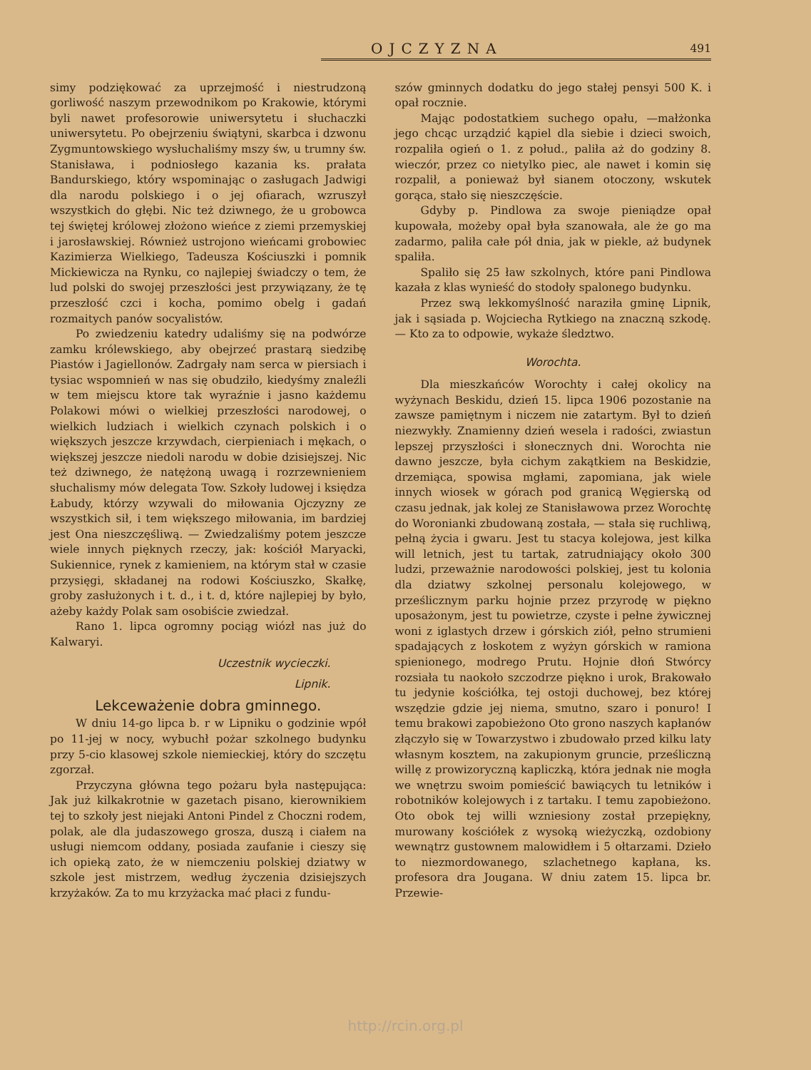OJCZYZNA 491
simy podziękować za uprzejmość i niestrudzoną gorliwość naszym przewodnikom po Krakowie, którymi byli nawet profesorowie uniwersytetu i słuchaczki uniwersytetu. Po obejrzeniu świątyni, skarbca i dzwonu Zygmuntowskiego wysłuchaliśmy mszy św, u trumny św. Stanisława, i podniosłego kazania ks. prałata Bandurskiego, który wspominając o zasługach Jadwigi dla narodu polskiego i o jej ofiarach, wzruszył wszystkich do głębi. Nic też dziwnego, że u grobowca tej świętej królowej złożono wieńce z ziemi przemyskiej i jarosławskiej. Również ustrojono wieńcami grobowiec Kazimierza Wielkiego, Tadeusza Kościuszki i pomnik Mickiewicza na Rynku, co najlepiej świadczy o tem, że lud polski do swojej przeszłości jest przywiązany, że tę przeszłość czci i kocha, pomimo obelg i gadań rozmaitych panów socyalistów.
Po zwiedzeniu katedry udaliśmy się na podwórze zamku królewskiego, aby obejrzeć prastarą siedzibę Piastów i Jagiellonów. Zadrgały nam serca w piersiach i tysiac wspomnień w nas się obudziło, kiedyśmy znaleźli w tem miejscu ktore tak wyraźnie i jasno każdemu Polakowi mówi o wielkiej przeszłości narodowej, o wielkich ludziach i wielkich czynach polskich i o większych jeszcze krzywdach, cierpieniach i mękach, o większej jeszcze niedoli narodu w dobie dzisiejszej. Nic też dziwnego, że natężoną uwagą i rozrzewnieniem słuchalismy mów delegata Tow. Szkoły ludowej i księdza Łabudy, którzy wzywali do miłowania Ojczyzny ze wszystkich sił, i tem większego miłowania, im bardziej jest Ona nieszczęśliwą. — Zwiedzaliśmy potem jeszcze wiele innych pięknych rzeczy, jak: kościół Maryacki, Sukiennice, rynek z kamieniem, na którym stał w czasie przysięgi, składanej na rodowi Kościuszko, Skałkę, groby zasłużonych i t. d., i t. d, które najlepiej by było, ażeby każdy Polak sam osobiście zwiedzał.
Rano 1. lipca ogromny pociąg wiózł nas już do Kalwaryi.
Uczestnik wycieczki.
Lipnik.
Lekceważenie dobra gminnego.
W dniu 14-go lipca b. r w Lipniku o godzinie wpół po 11-jej w nocy, wybuchł pożar szkolnego budynku przy 5-cio klasowej szkole niemieckiej, który do szczętu zgorzał.
Przyczyna główna tego pożaru była następująca: Jak już kilkakrotnie w gazetach pisano, kierownikiem tej to szkoły jest niejaki Antoni Pindel z Choczni rodem, polak, ale dla judaszowego grosza, duszą i ciałem na usługi niemcom oddany, posiada zaufanie i cieszy się ich opieką zato, że w niemczeniu polskiej dziatwy w szkole jest mistrzem, według życzenia dzisiejszych krzyżaków. Za to mu krzyżacka mać płaci z fundu-
szów gminnych dodatku do jego stałej pensyi 500 K. i opał rocznie.
Mając podostatkiem suchego opału, —małżonka jego chcąc urządzić kąpiel dla siebie i dzieci swoich, rozpaliła ogień o 1. z połud., paliła aż do godziny 8. wieczór, przez co nietylko piec, ale nawet i komin się rozpalił, a ponieważ był sianem otoczony, wskutek gorąca, stało się nieszczęście.
Gdyby p. Pindlowa za swoje pieniądze opał kupowała, możeby opał była szanowała, ale że go ma zadarmo, paliła całe pół dnia, jak w piekle, aż budynek spaliła.
Spaliło się 25 ław szkolnych, które pani Pindlowa kazała z klas wynieść do stodoły spalonego budynku.
Przez swą lekkomyślność naraziła gminę Lipnik, jak i sąsiada p. Wojciecha Rytkiego na znaczną szkodę. — Kto za to odpowie, wykaże śledztwo.
Worochta.
Dla mieszkańców Worochty i całej okolicy na wyżynach Beskidu, dzień 15. lipca 1906 pozostanie na zawsze pamiętnym i niczem nie zatartym. Był to dzień niezwykły. Znamienny dzień wesela i radości, zwiastun lepszej przyszłości i słonecznych dni. Worochta nie dawno jeszcze, była cichym zakątkiem na Beskidzie, drzemiąca, spowisa mgłami, zapomiana, jak wiele innych wiosek w górach pod granicą Węgierską od czasu jednak, jak kolej ze Stanisławowa przez Worochtę do Woronianki zbudowaną została, — stała się ruchliwą, pełną życia i gwaru. Jest tu stacya kolejowa, jest kilka will letnich, jest tu tartak, zatrudniający około 300 ludzi, przeważnie narodowości polskiej, jest tu kolonia dla dziatwy szkolnej personalu kolejowego, w prześlicznym parku hojnie przez przyrodę w piękno uposażonym, jest tu powietrze, czyste i pełne żywicznej woni z iglastych drzew i górskich ziół, pełno strumieni spadających z łoskotem z wyżyn górskich w ramiona spienionego, modrego Prutu. Hojnie dłoń Stwórcy rozsiała tu naokoło szczodrze piękno i urok, Brakowało tu jedynie kościółka, tej ostoji duchowej, bez której wszędzie gdzie jej niema, smutno, szaro i ponuro! I temu brakowi zapobieżono Oto grono naszych kapłanów złączyło się w Towarzystwo i zbudowało przed kilku laty własnym kosztem, na zakupionym gruncie, prześliczną willę z prowizoryczną kapliczką, która jednak nie mogła we wnętrzu swoim pomieścić bawiących tu letników i robotników kolejowych i z tartaku. I temu zapobieżono. Oto obok tej willi wzniesiony został przepiękny, murowany kościółek z wysoką wieżyczką, ozdobiony wewnątrz gustownem malowidłem i 5 ołtarzami. Dzieło to niezmordowanego, szlachetnego kapłana, ks. profesora dra Jougana. W dniu zatem 15. lipca br. Przewie-
http://rcin.org.pl